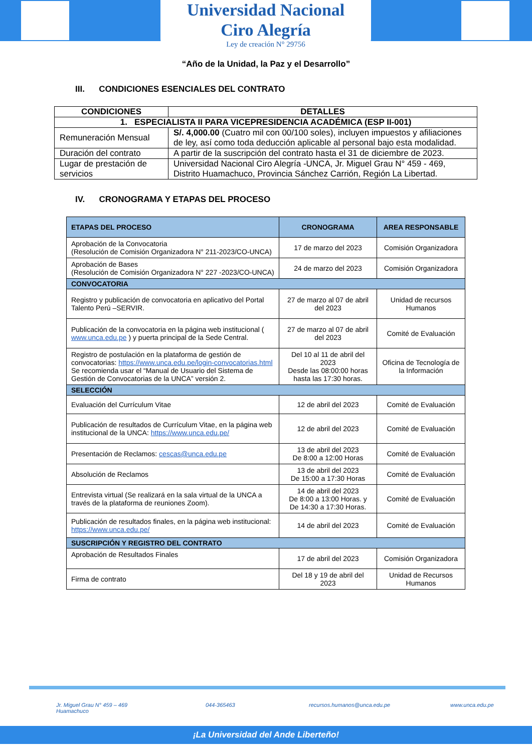Universidad Nacional
Ciro Alegría
Ley de creación N° 29756
“Año de la Unidad, la Paz y el Desarrollo”
III. CONDICIONES ESENCIALES DEL CONTRATO
| CONDICIONES | DETALLES |
| --- | --- |
| 1. ESPECIALISTA II PARA VICEPRESIDENCIA ACADÉMICA (ESP II-001) | |
| Remuneración Mensual | S/. 4,000.00 (Cuatro mil con 00/100 soles), incluyen impuestos y afiliaciones de ley, así como toda deducción aplicable al personal bajo esta modalidad. |
| Duración del contrato | A partir de la suscripción del contrato hasta el 31 de diciembre de 2023. |
| Lugar de prestación de servicios | Universidad Nacional Ciro Alegría -UNCA, Jr. Miguel Grau N° 459 - 469, Distrito Huamachuco, Provincia Sánchez Carrión, Región La Libertad. |
IV. CRONOGRAMA Y ETAPAS DEL PROCESO
| ETAPAS DEL PROCESO | CRONOGRAMA | AREA RESPONSABLE |
| --- | --- | --- |
| Aprobación de la Convocatoria (Resolución de Comisión Organizadora N° 211-2023/CO-UNCA) | 17 de marzo del 2023 | Comisión Organizadora |
| Aprobación de Bases (Resolución de Comisión Organizadora N° 227 -2023/CO-UNCA) | 24 de marzo del 2023 | Comisión Organizadora |
| CONVOCATORIA | | |
| Registro y publicación de convocatoria en aplicativo del Portal Talento Perú –SERVIR. | 27 de marzo al 07 de abril del 2023 | Unidad de recursos Humanos |
| Publicación de la convocatoria en la página web institucional ( www.unca.edu.pe ) y puerta principal de la Sede Central. | 27 de marzo al 07 de abril del 2023 | Comité de Evaluación |
| Registro de postulación en la plataforma de gestión de convocatorias: https://www.unca.edu.pe/login-convocatorias.html Se recomienda usar el “Manual de Usuario del Sistema de Gestión de Convocatorias de la UNCA” versión 2. | Del 10 al 11 de abril del 2023 Desde las 08:00:00 horas hasta las 17:30 horas. | Oficina de Tecnología de la Información |
| SELECCIÓN | | |
| Evaluación del Currículum Vitae | 12 de abril del 2023 | Comité de Evaluación |
| Publicación de resultados de Currículum Vitae, en la página web institucional de la UNCA: https://www.unca.edu.pe/ | 12 de abril del 2023 | Comité de Evaluación |
| Presentación de Reclamos: cescas@unca.edu.pe | 13 de abril del 2023 De 8:00 a 12:00 Horas | Comité de Evaluación |
| Absolución de Reclamos | 13 de abril del 2023 De 15:00 a 17:30 Horas | Comité de Evaluación |
| Entrevista virtual (Se realizará en la sala virtual de la UNCA a través de la plataforma de reuniones Zoom). | 14 de abril del 2023 De 8:00 a 13:00 Horas. y De 14:30 a 17:30 Horas. | Comité de Evaluación |
| Publicación de resultados finales, en la página web institucional: https://www.unca.edu.pe/ | 14 de abril del 2023 | Comité de Evaluación |
| SUSCRIPCIÓN Y REGISTRO DEL CONTRATO | | |
| Aprobación de Resultados Finales | 17 de abril del 2023 | Comisión Organizadora |
| Firma de contrato | Del 18 y 19 de abril del 2023 | Unidad de Recursos Humanos |
Jr. Miguel Grau N° 459 – 469
Huamachuco
044-365463 recursos.humanos@unca.edu.pe www.unca.edu.pe
¡La Universidad del Ande Liberteño!